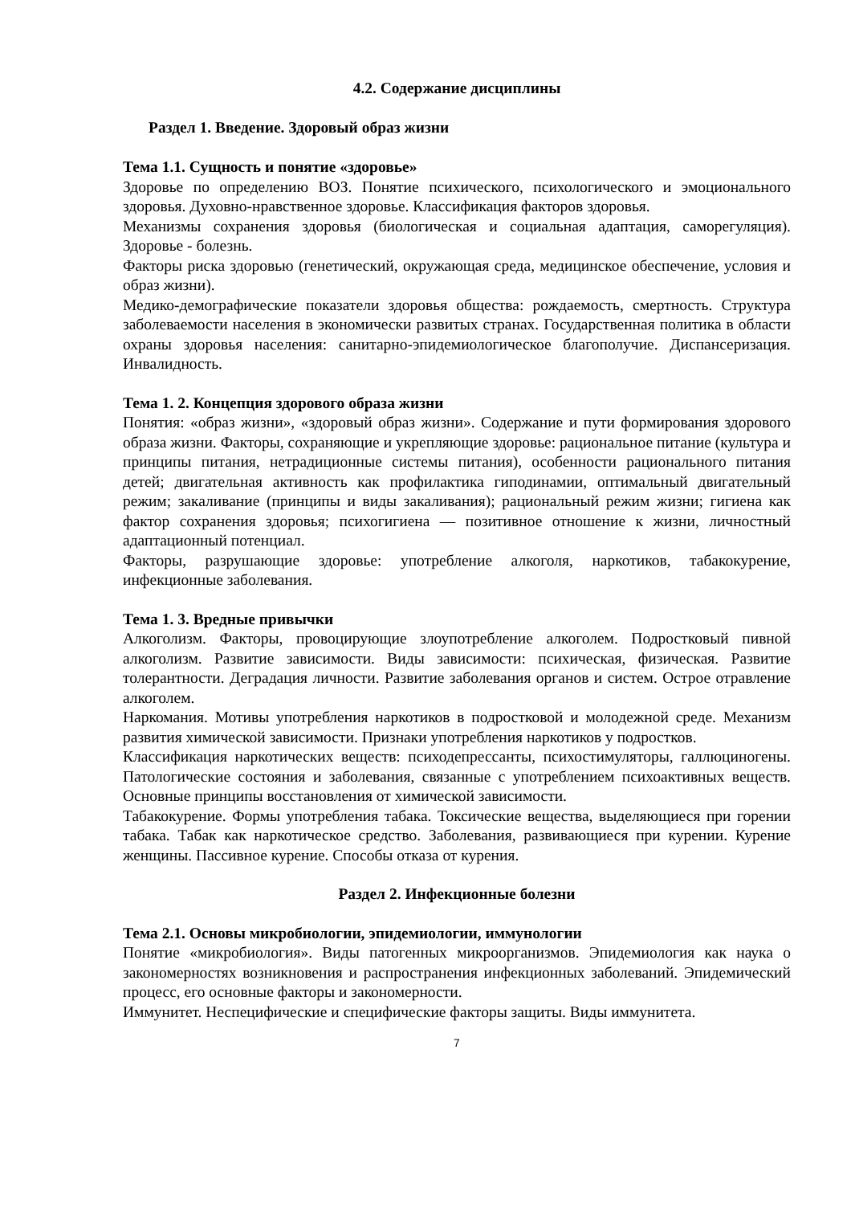4.2. Содержание дисциплины
Раздел 1. Введение. Здоровый образ жизни
Тема 1.1. Сущность и понятие «здоровье»
Здоровье по определению ВОЗ. Понятие психического, психологического и эмоционального здоровья. Духовно-нравственное здоровье. Классификация факторов здоровья.
Механизмы сохранения здоровья (биологическая и социальная адаптация, саморегуляция). Здоровье - болезнь.
Факторы риска здоровью (генетический, окружающая среда, медицинское обеспечение, условия и образ жизни).
Медико-демографические показатели здоровья общества: рождаемость, смертность. Структура заболеваемости населения в экономически развитых странах. Государственная политика в области охраны здоровья населения: санитарно-эпидемиологическое благополучие. Диспансеризация. Инвалидность.
Тема 1. 2. Концепция здорового образа жизни
Понятия: «образ жизни», «здоровый образ жизни». Содержание и пути формирования здорового образа жизни. Факторы, сохраняющие и укрепляющие здоровье: рациональное питание (культура и принципы питания, нетрадиционные системы питания), особенности рационального питания детей; двигательная активность как профилактика гиподинамии, оптимальный двигательный режим; закаливание (принципы и виды закаливания); рациональный режим жизни; гигиена как фактор сохранения здоровья; психогигиена — позитивное отношение к жизни, личностный адаптационный потенциал.
Факторы, разрушающие здоровье: употребление алкоголя, наркотиков, табакокурение, инфекционные заболевания.
Тема 1. 3. Вредные привычки
Алкоголизм. Факторы, провоцирующие злоупотребление алкоголем. Подростковый пивной алкоголизм. Развитие зависимости. Виды зависимости: психическая, физическая. Развитие толерантности. Деградация личности. Развитие заболевания органов и систем. Острое отравление алкоголем.
Наркомания. Мотивы употребления наркотиков в подростковой и молодежной среде. Механизм развития химической зависимости. Признаки употребления наркотиков у подростков.
Классификация наркотических веществ: психодепрессанты, психостимуляторы, галлюциногены. Патологические состояния и заболевания, связанные с употреблением психоактивных веществ. Основные принципы восстановления от химической зависимости.
Табакокурение. Формы употребления табака. Токсические вещества, выделяющиеся при горении табака. Табак как наркотическое средство. Заболевания, развивающиеся при курении. Курение женщины. Пассивное курение. Способы отказа от курения.
Раздел 2. Инфекционные болезни
Тема 2.1. Основы микробиологии, эпидемиологии, иммунологии
Понятие «микробиология». Виды патогенных микроорганизмов. Эпидемиология как наука о закономерностях возникновения и распространения инфекционных заболеваний. Эпидемический процесс, его основные факторы и закономерности.
Иммунитет. Неспецифические и специфические факторы защиты. Виды иммунитета.
7